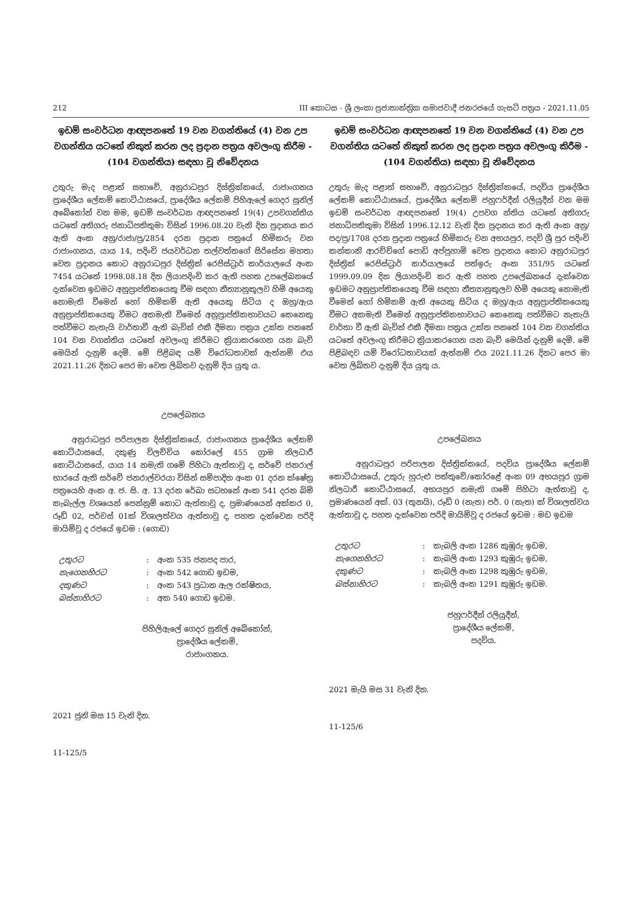212 III කොටස - ශ්‍රී ලංකා ප්‍රජාතාන්ත්‍රික සමාජවාදී ජනරජයේ ගැසට් පත්‍රය - 2021.11.05
ඉඩම් සංවර්ධන ආඥපනතේ 19 වන වගන්තියේ (4) වන උප වගන්තිය යටතේ නිකුත් කරන ලද ප්‍රදාන පත්‍රය අවලංගු කිරීම - (104 වගන්තිය) සඳහා වූ නිවේදනය
උතුරු මැද පළාත් සභාවේ, අනුරාධපුර දිස්ත්‍රික්කයේ, රාජාංගනය ප්‍රාදේශීය ලේකම් කොට්ඨාසයේ, ප්‍රාදේශීය ලේකම් පිහිඇලේ ගෙදර සුනිල් අබේකෝන් වන මම, ඉඩම් සංවර්ධන ආඥපනතේ 19(4) උපවගන්තිය යටතේ අතිගරු ජනාධිපතිතුමා විසින් 1996.08.20 වැනි දින ප්‍රදානය කර ඇති අංක අනු/රාජා/ප්‍ර/2854 දරන ප්‍රදාන පත්‍රයේ හිමිකරු වන රාජාංගනය, යාය 14, පදිංචි ජයවර්ධන තල්වත්තගේ සිරිසේන මහතා වෙත ප්‍රදානය කොට අනුරාධපුර දිස්ත්‍රික් රෙජිස්ට්‍රාර් කාර්යාලයේ අංක 7454 යටතේ 1998.08.18 දින ලියාපදිංචි කර ඇති පහත උපලේඛනයේ දැක්වෙන ඉඩමට අනුප්‍රාප්තිකයෙකු වීම සඳහා නීත්‍යානුකූලව හිමි අයෙකු නොමැති වීමෙන් හෝ හිමිකම් ඇති අයෙකු සිටිය ද ඔහු/ඇය අනුප්‍රාප්තිකයෙකු වීමට අකමැති වීමෙන් අනුප්‍රාප්තිකභාවයට කෙනෙකු පත්වීමට නැතැයි වාර්තාවී ඇති බැවින් එකී දීමනා පත්‍රය උක්ත පනතේ 104 වන වගන්තිය යටතේ අවලංගු කිරීමට ක්‍රියාකරගෙන යන බැව් මෙයින් දැනුම් දෙමි. මේ පිළිබඳ යම් විරෝධතාවක් ඇත්නම් එය 2021.11.26 දිනට පෙර මා වෙත ලිඛිතව දැනුම් දිය යුතු ය.
උපලේඛනය
අනුරාධපුර පරිපාලන දිස්ත්‍රික්කයේ, රාජාංගනය ප්‍රාදේශීය ලේකම් කොට්ඨාසයේ, දකුණු විලච්චිය කෝරලේ 455 ග්‍රාම නිලධාරී කොට්ඨාසයේ, යාය 14 නමැති ගමේ පිහිටා ඇත්තාවූ ද, සර්වේ ජනරාල් භාරයේ ඇති සර්වේ ජනරාල්වරයා විසින් සම්පාදිත අංක 01 දරන ක්ෂේත්‍ර පත්‍රයෙහි අංක අ. ජ. සි. අ. 13 දරන රේඛා සටහනේ අංක 541 දරන බිම් කැබැල්ල වශයෙන් පෙන්නුම් කොට ඇත්තාවූ ද, ප්‍රමාණයෙන් අක්කර 0, රූඩ් 02, පර්චස් 01ක් විශාලත්වය ඇත්තාවූ ද, පහත දැක්වෙන පරිදි මායිම්වූ ද රජයේ ඉඩම : (ගොඩ)
| උතුරට | : | අංක 535 ජනපද පාර, |
| නැගෙනහිරට | : | අංක 542 ගොඩ ඉඩම, |
| දකුණට | : | අංක 543 ප්‍රධාන ඇල රක්ෂිතය, |
| බස්නාහිරට | : | අක 540 ගොඩ ඉඩම. |
පිහිලිඇලේ ගෙදර සුනිල් අබේකෝන්,
ප්‍රාදේශීය ලේකම්,
රාජාංගනය.
2021 ජුනි මස 15 වැනි දින.
11-125/5
ඉඩම් සංවර්ධන ආඥපනතේ 19 වන වගන්තියේ (4) වන උප වගන්තිය යටතේ නිකුත් කරන ලද ප්‍රදාන පත්‍රය අවලංගු කිරීම - (104 වගන්තිය) සඳහා වූ නිවේදනය
උතුරු මැද පළාත් සභාවේ, අනුරාධපුර දිස්ත්‍රික්කයේ, පදවිය ප්‍රාදේශීය ලේකම් කොට්ඨාසයේ, ප්‍රාදේශීය ලේකම් ජහුෆර්දීන් රලියුදීන් වන මම ඉඩම් සංවර්ධන ආඥපනතේ 19(4) උපවග න්තිය යටතේ අතිගරු ජනාධිපතිතුමා විසින් 1996.12.12 වැනි දින ප්‍රදානය කර ඇති අංක අනු/පද/ප්‍ර/1708 දරන ප්‍රදාන පත්‍රයේ හිමිකරු වන අභයපුර, පදවි ශ්‍රී පුර පදිංචි කන්කානි ආරච්චිගේ පොඩි අප්පුහාමි වෙත ප්‍රදානය කොට අනුරාධපුර දිස්ත්‍රික් රෙජිස්ට්‍රාර් කාර්යාලයේ පත්ඉරු අංක 351/95 යටතේ 1999.09.09 දින ලියාපදිංචි කර ඇති පහත උපලේඛනයේ දැක්වෙන ඉඩමට අනුප්‍රාප්තිකයෙකු වීම සඳහා නීත්‍යානුකූලව හිමි අයෙකු නොමැති වීමෙන් හෝ හිමිකම් ඇති අයෙකු සිටිය ද ඔහු/ඇය අනුප්‍රාප්තිකයෙකු වීමට අකමැති වීමෙන් අනුප්‍රාප්තිකභාවයට කෙනෙකු පත්වීමට නැතැයි වාර්තා වී ඇති බැවින් එකී දීමනා පත්‍රය උක්ත පනතේ 104 වන වගන්තිය යටතේ අවලංගු කිරීමට ක්‍රියාකරගෙන යන බැව් මෙයින් දැනුම් දෙමි. මේ පිළිබඳව යම් විරෝධතාවයක් ඇත්නම් එය 2021.11.26 දිනට පෙර මා වෙත ලිඛිතව දැනුම් දිය යුතු ය.
උපලේඛනය
අනුරාධපුර පරිපාලන දිස්ත්‍රික්කයේ, පදවිය ප්‍රාදේශීය ලේකම් කොට්ඨාසයේ, උතුරු හුරුළු පත්තුවේ/කෝරළේ අංක 09 අභයපුර ග්‍රාම නිලධාරී කොට්ඨාසයේ, අභයපුර නමැති ගමේ පිහිටා ඇත්තාවූ ද, ප්‍රමාණයෙන් අක්. 03 (තුනයි), රූඩ් 0 (නැත) පර්. 0 (නැත) ක් විශාලත්වය ඇත්තාවූ ද, පහත දැක්වෙන පරිදි මායිම්වූ ද රජයේ ඉඩම : මඩ ඉඩම
| උතුරට | : | කැබලි අංක 1286 කුඹුරු ඉඩම, |
| නැගෙනහිරට | : | කැබලි අංක 1293 කුඹුරු ඉඩම, |
| දකුණට | : | කැබලි අංක 1298 කුඹුරු ඉඩම, |
| බස්නාහිරට | : | කැබලි අංක 1291 කුඹුරු ඉඩම. |
ජහුෆර්දීන් රලියුදීන්,
ප්‍රාදේශීය ලේකම්,
පදවිය.
2021 මැයි මස 31 වැනි දින.
11-125/6